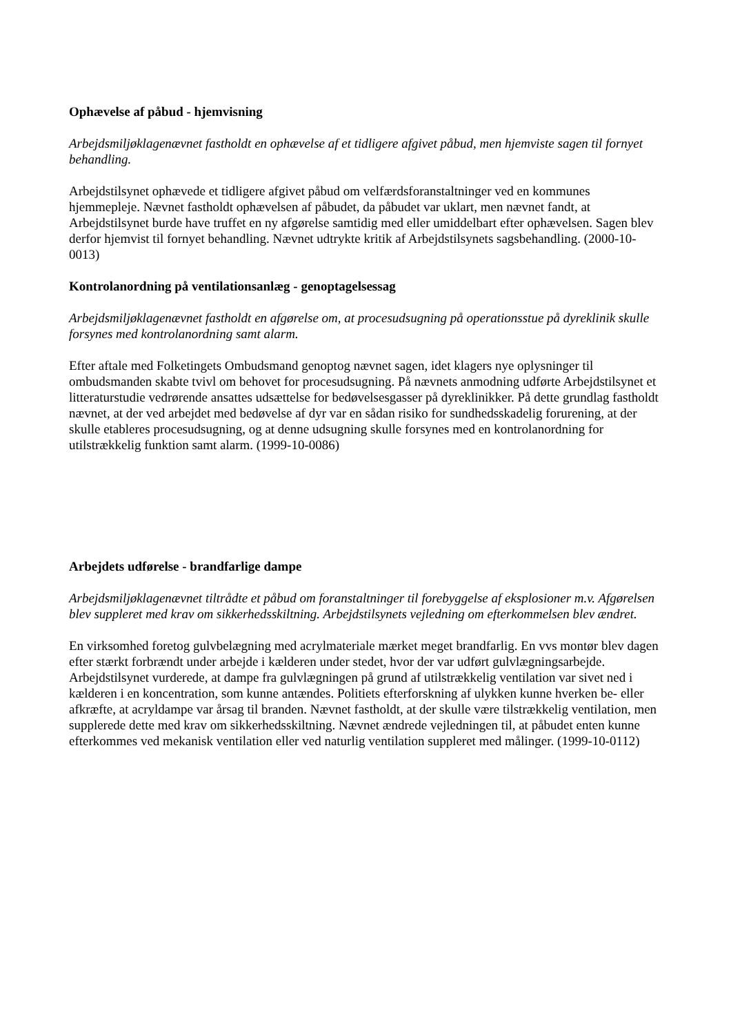Ophævelse af påbud - hjemvisning
Arbejdsmiljøklagenævnet fastholdt en ophævelse af et tidligere afgivet påbud, men hjemviste sagen til fornyet behandling.
Arbejdstilsynet ophævede et tidligere afgivet påbud om velfærdsforanstaltninger ved en kommunes hjemmepleje. Nævnet fastholdt ophævelsen af påbudet, da påbudet var uklart, men nævnet fandt, at Arbejdstilsynet burde have truffet en ny afgørelse samtidig med eller umiddelbart efter ophævelsen. Sagen blev derfor hjemvist til fornyet behandling. Nævnet udtrykte kritik af Arbejdstilsynets sagsbehandling. (2000-10-0013)
Kontrolanordning på ventilationsanlæg - genoptagelsessag
Arbejdsmiljøklagenævnet fastholdt en afgørelse om, at procesudsugning på operationsstue på dyreklinik skulle forsynes med kontrolanordning samt alarm.
Efter aftale med Folketingets Ombudsmand genoptog nævnet sagen, idet klagers nye oplysninger til ombudsmanden skabte tvivl om behovet for procesudsugning. På nævnets anmodning udførte Arbejdstilsynet et litteraturstudie vedrørende ansattes udsættelse for bedøvelsesgasser på dyreklinikker. På dette grundlag fastholdt nævnet, at der ved arbejdet med bedøvelse af dyr var en sådan risiko for sundhedsskadelig forurening, at der skulle etableres procesudsugning, og at denne udsugning skulle forsynes med en kontrolanordning for utilstrækkelig funktion samt alarm. (1999-10-0086)
Arbejdets udførelse - brandfarlige dampe
Arbejdsmiljøklagenævnet tiltrådte et påbud om foranstaltninger til forebyggelse af eksplosioner m.v. Afgørelsen blev suppleret med krav om sikkerhedsskiltning. Arbejdstilsynets vejledning om efterkommelsen blev ændret.
En virksomhed foretog gulvbelægning med acrylmateriale mærket meget brandfarlig. En vvs montør blev dagen efter stærkt forbrændt under arbejde i kælderen under stedet, hvor der var udført gulvlægningsarbejde. Arbejdstilsynet vurderede, at dampe fra gulvlægningen på grund af utilstrækkelig ventilation var sivet ned i kælderen i en koncentration, som kunne antændes. Politiets efterforskning af ulykken kunne hverken be- eller afkræfte, at acryldampe var årsag til branden. Nævnet fastholdt, at der skulle være tilstrækkelig ventilation, men supplerede dette med krav om sikkerhedsskiltning. Nævnet ændrede vejledningen til, at påbudet enten kunne efterkommes ved mekanisk ventilation eller ved naturlig ventilation suppleret med målinger. (1999-10-0112)